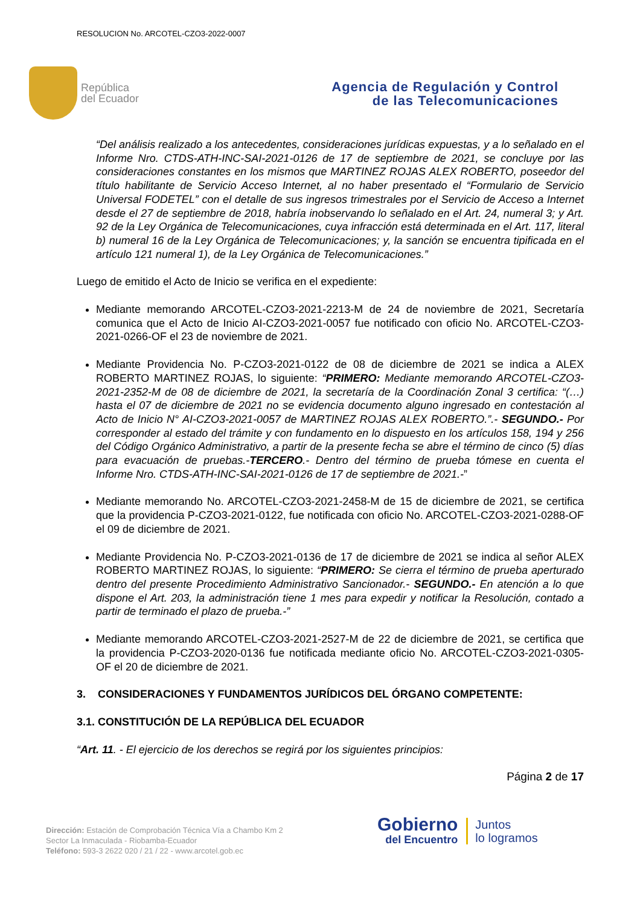RESOLUCION No. ARCOTEL-CZO3-2022-0007
República
del Ecuador
Agencia de Regulación y Control
de las Telecomunicaciones
“Del análisis realizado a los antecedentes, consideraciones jurídicas expuestas, y a lo señalado en el Informe Nro. CTDS-ATH-INC-SAI-2021-0126 de 17 de septiembre de 2021, se concluye por las consideraciones constantes en los mismos que MARTINEZ ROJAS ALEX ROBERTO, poseedor del título habilitante de Servicio Acceso Internet, al no haber presentado el “Formulario de Servicio Universal FODETEL” con el detalle de sus ingresos trimestrales por el Servicio de Acceso a Internet desde el 27 de septiembre de 2018, habría inobservando lo señalado en el Art. 24, numeral 3; y Art. 92 de la Ley Orgánica de Telecomunicaciones, cuya infracción está determinada en el Art. 117, literal b) numeral 16 de la Ley Orgánica de Telecomunicaciones; y, la sanción se encuentra tipificada en el artículo 121 numeral 1), de la Ley Orgánica de Telecomunicaciones.”
Luego de emitido el Acto de Inicio se verifica en el expediente:
Mediante memorando ARCOTEL-CZO3-2021-2213-M de 24 de noviembre de 2021, Secretaría comunica que el Acto de Inicio AI-CZO3-2021-0057 fue notificado con oficio No. ARCOTEL-CZO3-2021-0266-OF el 23 de noviembre de 2021.
Mediante Providencia No. P-CZO3-2021-0122 de 08 de diciembre de 2021 se indica a ALEX ROBERTO MARTINEZ ROJAS, lo siguiente: “PRIMERO: Mediante memorando ARCOTEL-CZO3-2021-2352-M de 08 de diciembre de 2021, la secretaría de la Coordinación Zonal 3 certifica: “(…) hasta el 07 de diciembre de 2021 no se evidencia documento alguno ingresado en contestación al Acto de Inicio N° AI-CZO3-2021-0057 de MARTINEZ ROJAS ALEX ROBERTO.”.- SEGUNDO.- Por corresponder al estado del trámite y con fundamento en lo dispuesto en los artículos 158, 194 y 256 del Código Orgánico Administrativo, a partir de la presente fecha se abre el término de cinco (5) días para evacuación de pruebas.-TERCERO.- Dentro del término de prueba tómese en cuenta el Informe Nro. CTDS-ATH-INC-SAI-2021-0126 de 17 de septiembre de 2021.-”
Mediante memorando No. ARCOTEL-CZO3-2021-2458-M de 15 de diciembre de 2021, se certifica que la providencia P-CZO3-2021-0122, fue notificada con oficio No. ARCOTEL-CZO3-2021-0288-OF el 09 de diciembre de 2021.
Mediante Providencia No. P-CZO3-2021-0136 de 17 de diciembre de 2021 se indica al señor ALEX ROBERTO MARTINEZ ROJAS, lo siguiente: “PRIMERO: Se cierra el término de prueba aperturado dentro del presente Procedimiento Administrativo Sancionador.- SEGUNDO.- En atención a lo que dispone el Art. 203, la administración tiene 1 mes para expedir y notificar la Resolución, contado a partir de terminado el plazo de prueba.-”
Mediante memorando ARCOTEL-CZO3-2021-2527-M de 22 de diciembre de 2021, se certifica que la providencia P-CZO3-2020-0136 fue notificada mediante oficio No. ARCOTEL-CZO3-2021-0305-OF el 20 de diciembre de 2021.
3. CONSIDERACIONES Y FUNDAMENTOS JURÍDICOS DEL ÓRGANO COMPETENTE:
3.1. CONSTITUCIÓN DE LA REPÚBLICA DEL ECUADOR
“Art. 11. - El ejercicio de los derechos se regirá por los siguientes principios:
Página 2 de 17
Dirección: Estación de Comprobación Técnica Vía a Chambo Km 2
Sector La Inmaculada - Riobamba-Ecuador
Teléfono: 593-3 2622 020 / 21 / 22 - www.arcotel.gob.ec
Gobierno
del Encuentro
Juntos
lo logramos